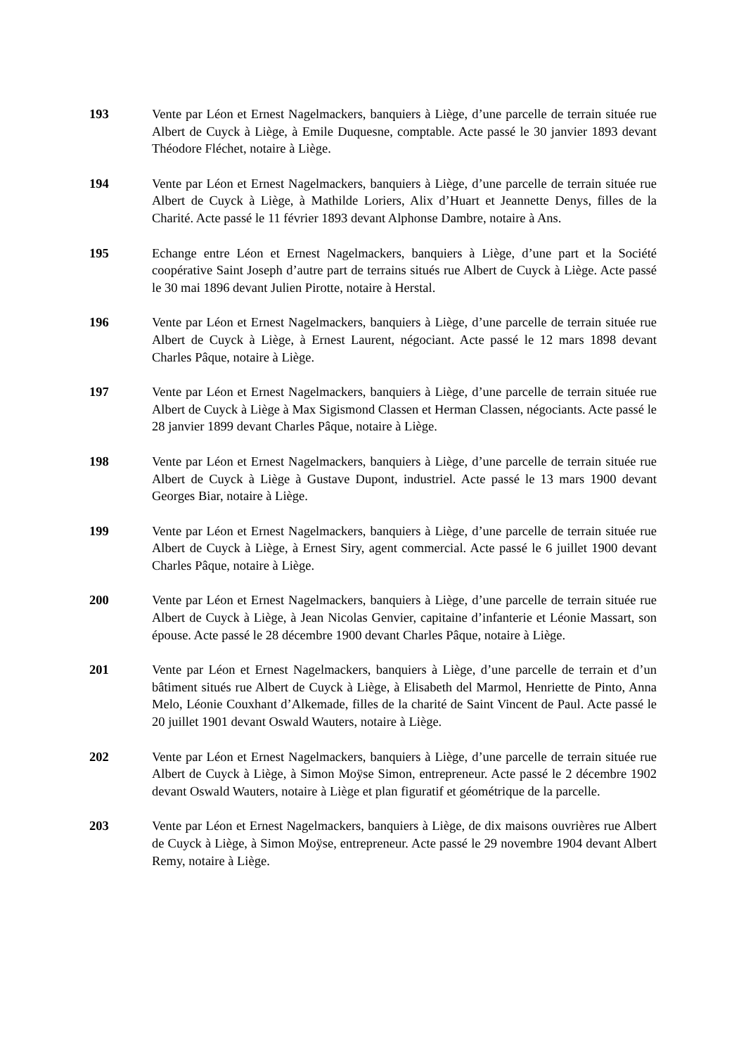193 Vente par Léon et Ernest Nagelmackers, banquiers à Liège, d’une parcelle de terrain située rue Albert de Cuyck à Liège, à Emile Duquesne, comptable. Acte passé le 30 janvier 1893 devant Théodore Fléchet, notaire à Liège.
194 Vente par Léon et Ernest Nagelmackers, banquiers à Liège, d’une parcelle de terrain située rue Albert de Cuyck à Liège, à Mathilde Loriers, Alix d’Huart et Jeannette Denys, filles de la Charité. Acte passé le 11 février 1893 devant Alphonse Dambre, notaire à Ans.
195 Echange entre Léon et Ernest Nagelmackers, banquiers à Liège, d’une part et la Société coopérative Saint Joseph d’autre part de terrains situés rue Albert de Cuyck à Liège. Acte passé le 30 mai 1896 devant Julien Pirotte, notaire à Herstal.
196 Vente par Léon et Ernest Nagelmackers, banquiers à Liège, d’une parcelle de terrain située rue Albert de Cuyck à Liège, à Ernest Laurent, négociant. Acte passé le 12 mars 1898 devant Charles Pâque, notaire à Liège.
197 Vente par Léon et Ernest Nagelmackers, banquiers à Liège, d’une parcelle de terrain située rue Albert de Cuyck à Liège à Max Sigismond Classen et Herman Classen, négociants. Acte passé le 28 janvier 1899 devant Charles Pâque, notaire à Liège.
198 Vente par Léon et Ernest Nagelmackers, banquiers à Liège, d’une parcelle de terrain située rue Albert de Cuyck à Liège à Gustave Dupont, industriel. Acte passé le 13 mars 1900 devant Georges Biar, notaire à Liège.
199 Vente par Léon et Ernest Nagelmackers, banquiers à Liège, d’une parcelle de terrain située rue Albert de Cuyck à Liège, à Ernest Siry, agent commercial. Acte passé le 6 juillet 1900 devant Charles Pâque, notaire à Liège.
200 Vente par Léon et Ernest Nagelmackers, banquiers à Liège, d’une parcelle de terrain située rue Albert de Cuyck à Liège, à Jean Nicolas Genvier, capitaine d’infanterie et Léonie Massart, son épouse. Acte passé le 28 décembre 1900 devant Charles Pâque, notaire à Liège.
201 Vente par Léon et Ernest Nagelmackers, banquiers à Liège, d’une parcelle de terrain et d’un bâtiment situés rue Albert de Cuyck à Liège, à Elisabeth del Marmol, Henriette de Pinto, Anna Melo, Léonie Couxhant d’Alkemade, filles de la charité de Saint Vincent de Paul. Acte passé le 20 juillet 1901 devant Oswald Wauters, notaire à Liège.
202 Vente par Léon et Ernest Nagelmackers, banquiers à Liège, d’une parcelle de terrain située rue Albert de Cuyck à Liège, à Simon Moÿse Simon, entrepreneur. Acte passé le 2 décembre 1902 devant Oswald Wauters, notaire à Liège et plan figuratif et géométrique de la parcelle.
203 Vente par Léon et Ernest Nagelmackers, banquiers à Liège, de dix maisons ouvrières rue Albert de Cuyck à Liège, à Simon Moÿse, entrepreneur. Acte passé le 29 novembre 1904 devant Albert Remy, notaire à Liège.